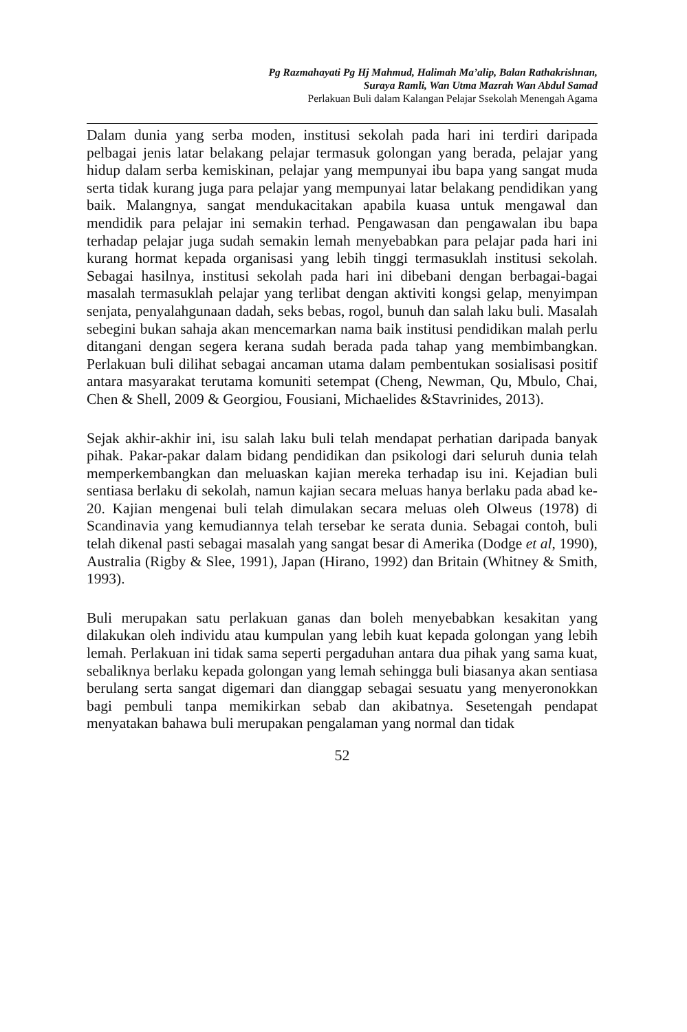Pg Razmahayati Pg Hj Mahmud, Halimah Ma’alip, Balan Rathakrishnan,
Suraya Ramli, Wan Utma Mazrah Wan Abdul Samad
Perlakuan Buli dalam Kalangan Pelajar Ssekolah Menengah Agama
Dalam dunia yang serba moden, institusi sekolah pada hari ini terdiri daripada pelbagai jenis latar belakang pelajar termasuk golongan yang berada, pelajar yang hidup dalam serba kemiskinan, pelajar yang mempunyai ibu bapa yang sangat muda serta tidak kurang juga para pelajar yang mempunyai latar belakang pendidikan yang baik. Malangnya, sangat mendukacitakan apabila kuasa untuk mengawal dan mendidik para pelajar ini semakin terhad. Pengawasan dan pengawalan ibu bapa terhadap pelajar juga sudah semakin lemah menyebabkan para pelajar pada hari ini kurang hormat kepada organisasi yang lebih tinggi termasuklah institusi sekolah. Sebagai hasilnya, institusi sekolah pada hari ini dibebani dengan berbagai-bagai masalah termasuklah pelajar yang terlibat dengan aktiviti kongsi gelap, menyimpan senjata, penyalahgunaan dadah, seks bebas, rogol, bunuh dan salah laku buli. Masalah sebegini bukan sahaja akan mencemarkan nama baik institusi pendidikan malah perlu ditangani dengan segera kerana sudah berada pada tahap yang membimbangkan. Perlakuan buli dilihat sebagai ancaman utama dalam pembentukan sosialisasi positif antara masyarakat terutama komuniti setempat (Cheng, Newman, Qu, Mbulo, Chai, Chen & Shell, 2009 & Georgiou, Fousiani, Michaelides &Stavrinides, 2013).
Sejak akhir-akhir ini, isu salah laku buli telah mendapat perhatian daripada banyak pihak. Pakar-pakar dalam bidang pendidikan dan psikologi dari seluruh dunia telah memperkembangkan dan meluaskan kajian mereka terhadap isu ini. Kejadian buli sentiasa berlaku di sekolah, namun kajian secara meluas hanya berlaku pada abad ke-20. Kajian mengenai buli telah dimulakan secara meluas oleh Olweus (1978) di Scandinavia yang kemudiannya telah tersebar ke serata dunia. Sebagai contoh, buli telah dikenal pasti sebagai masalah yang sangat besar di Amerika (Dodge et al, 1990), Australia (Rigby & Slee, 1991), Japan (Hirano, 1992) dan Britain (Whitney & Smith, 1993).
Buli merupakan satu perlakuan ganas dan boleh menyebabkan kesakitan yang dilakukan oleh individu atau kumpulan yang lebih kuat kepada golongan yang lebih lemah. Perlakuan ini tidak sama seperti pergaduhan antara dua pihak yang sama kuat, sebaliknya berlaku kepada golongan yang lemah sehingga buli biasanya akan sentiasa berulang serta sangat digemari dan dianggap sebagai sesuatu yang menyeronokkan bagi pembuli tanpa memikirkan sebab dan akibatnya. Sesetengah pendapat menyatakan bahawa buli merupakan pengalaman yang normal dan tidak
52